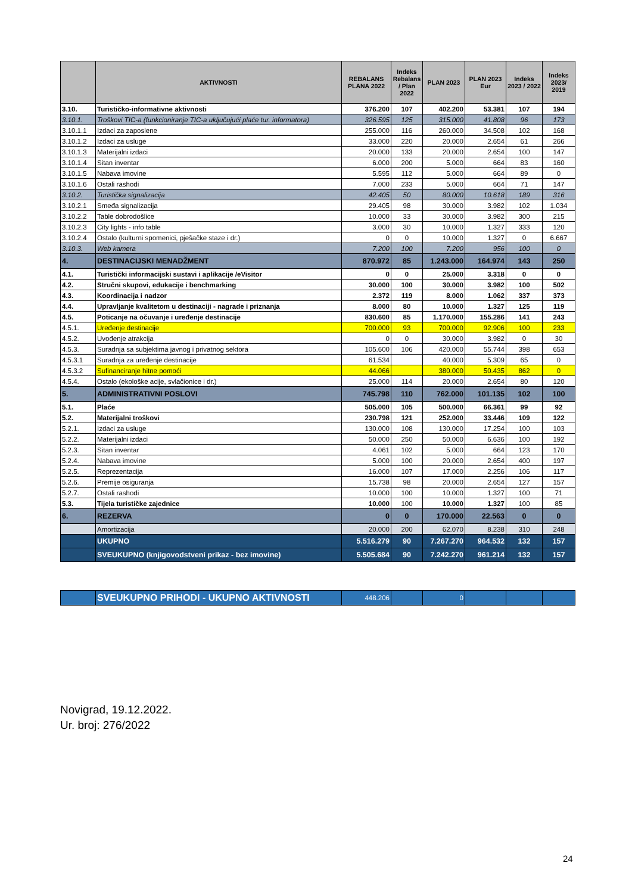| | AKTIVNOSTI | REBALANS PLANA 2022 | Indeks Rebalans / Plan 2022 | PLAN 2023 | PLAN 2023 Eur | Indeks 2023 / 2022 | Indeks 2023/ 2019 |
| --- | --- | --- | --- | --- | --- | --- | --- |
| 3.10. | Turističko-informativne aktivnosti | 376.200 | 107 | 402.200 | 53.381 | 107 | 194 |
| 3.10.1. | Troškovi TIC-a (funkcioniranje TIC-a uključujući plaće tur. informatora) | 326.595 | 125 | 315.000 | 41.808 | 96 | 173 |
| 3.10.1.1 | Izdaci za zaposlene | 255.000 | 116 | 260.000 | 34.508 | 102 | 168 |
| 3.10.1.2 | Izdaci za usluge | 33.000 | 220 | 20.000 | 2.654 | 61 | 266 |
| 3.10.1.3 | Materijalni izdaci | 20.000 | 133 | 20.000 | 2.654 | 100 | 147 |
| 3.10.1.4 | Sitan inventar | 6.000 | 200 | 5.000 | 664 | 83 | 160 |
| 3.10.1.5 | Nabava imovine | 5.595 | 112 | 5.000 | 664 | 89 | 0 |
| 3.10.1.6 | Ostali rashodi | 7.000 | 233 | 5.000 | 664 | 71 | 147 |
| 3.10.2. | Turistička signalizacija | 42.405 | 50 | 80.000 | 10.618 | 189 | 316 |
| 3.10.2.1 | Smeđa signalizacija | 29.405 | 98 | 30.000 | 3.982 | 102 | 1.034 |
| 3.10.2.2 | Table dobrodošlice | 10.000 | 33 | 30.000 | 3.982 | 300 | 215 |
| 3.10.2.3 | City lights - info table | 3.000 | 30 | 10.000 | 1.327 | 333 | 120 |
| 3.10.2.4 | Ostalo (kulturni spomenici, pješačke staze i dr.) | 0 | 0 | 10.000 | 1.327 | 0 | 6.667 |
| 3.10.3. | Web kamera | 7.200 | 100 | 7.200 | 956 | 100 | 0 |
| 4. | DESTINACIJSKI MENADŽMENT | 870.972 | 85 | 1.243.000 | 164.974 | 143 | 250 |
| 4.1. | Turistički informacijski sustavi i aplikacije /eVisitor | 0 | 0 | 25.000 | 3.318 | 0 | 0 |
| 4.2. | Stručni skupovi, edukacije i benchmarking | 30.000 | 100 | 30.000 | 3.982 | 100 | 502 |
| 4.3. | Koordinacija i nadzor | 2.372 | 119 | 8.000 | 1.062 | 337 | 373 |
| 4.4. | Upravljanje kvalitetom u destinaciji - nagrade i priznanja | 8.000 | 80 | 10.000 | 1.327 | 125 | 119 |
| 4.5. | Poticanje na očuvanje i uređenje destinacije | 830.600 | 85 | 1.170.000 | 155.286 | 141 | 243 |
| 4.5.1. | Uređenje destinacije | 700.000 | 93 | 700.000 | 92.906 | 100 | 233 |
| 4.5.2. | Uvođenje atrakcija | 0 | 0 | 30.000 | 3.982 | 0 | 30 |
| 4.5.3. | Suradnja sa subjektima javnog i privatnog sektora | 105.600 | 106 | 420.000 | 55.744 | 398 | 653 |
| 4.5.3.1 | Suradnja za uređenje destinacije | 61.534 | | 40.000 | 5.309 | 65 | 0 |
| 4.5.3.2 | Sufinanciranje hitne pomoći | 44.066 | | 380.000 | 50.435 | 862 | 0 |
| 4.5.4. | Ostalo (ekološke acije, svlačionice i dr.) | 25.000 | 114 | 20.000 | 2.654 | 80 | 120 |
| 5. | ADMINISTRATIVNI POSLOVI | 745.798 | 110 | 762.000 | 101.135 | 102 | 100 |
| 5.1. | Plaće | 505.000 | 105 | 500.000 | 66.361 | 99 | 92 |
| 5.2. | Materijalni troškovi | 230.798 | 121 | 252.000 | 33.446 | 109 | 122 |
| 5.2.1. | Izdaci za usluge | 130.000 | 108 | 130.000 | 17.254 | 100 | 103 |
| 5.2.2. | Materijalni izdaci | 50.000 | 250 | 50.000 | 6.636 | 100 | 192 |
| 5.2.3. | Sitan inventar | 4.061 | 102 | 5.000 | 664 | 123 | 170 |
| 5.2.4. | Nabava imovine | 5.000 | 100 | 20.000 | 2.654 | 400 | 197 |
| 5.2.5. | Reprezentacija | 16.000 | 107 | 17.000 | 2.256 | 106 | 117 |
| 5.2.6. | Premije osiguranja | 15.738 | 98 | 20.000 | 2.654 | 127 | 157 |
| 5.2.7. | Ostali rashodi | 10.000 | 100 | 10.000 | 1.327 | 100 | 71 |
| 5.3. | Tijela turističke zajednice | 10.000 | 100 | 10.000 | 1.327 | 100 | 85 |
| 6. | REZERVA | 0 | 0 | 170.000 | 22.563 | 0 | 0 |
| | Amortizacija | 20.000 | 200 | 62.070 | 8.238 | 310 | 248 |
| | UKUPNO | 5.516.279 | 90 | 7.267.270 | 964.532 | 132 | 157 |
| | SVEUKUPNO (knjigovodstveni prikaz - bez imovine) | 5.505.684 | 90 | 7.242.270 | 961.214 | 132 | 157 |
| | SVEUKUPNO PRIHODI - UKUPNO AKTIVNOSTI | 448.206 | | 0 | | | |
Novigrad, 19.12.2022.
Ur. broj: 276/2022
24